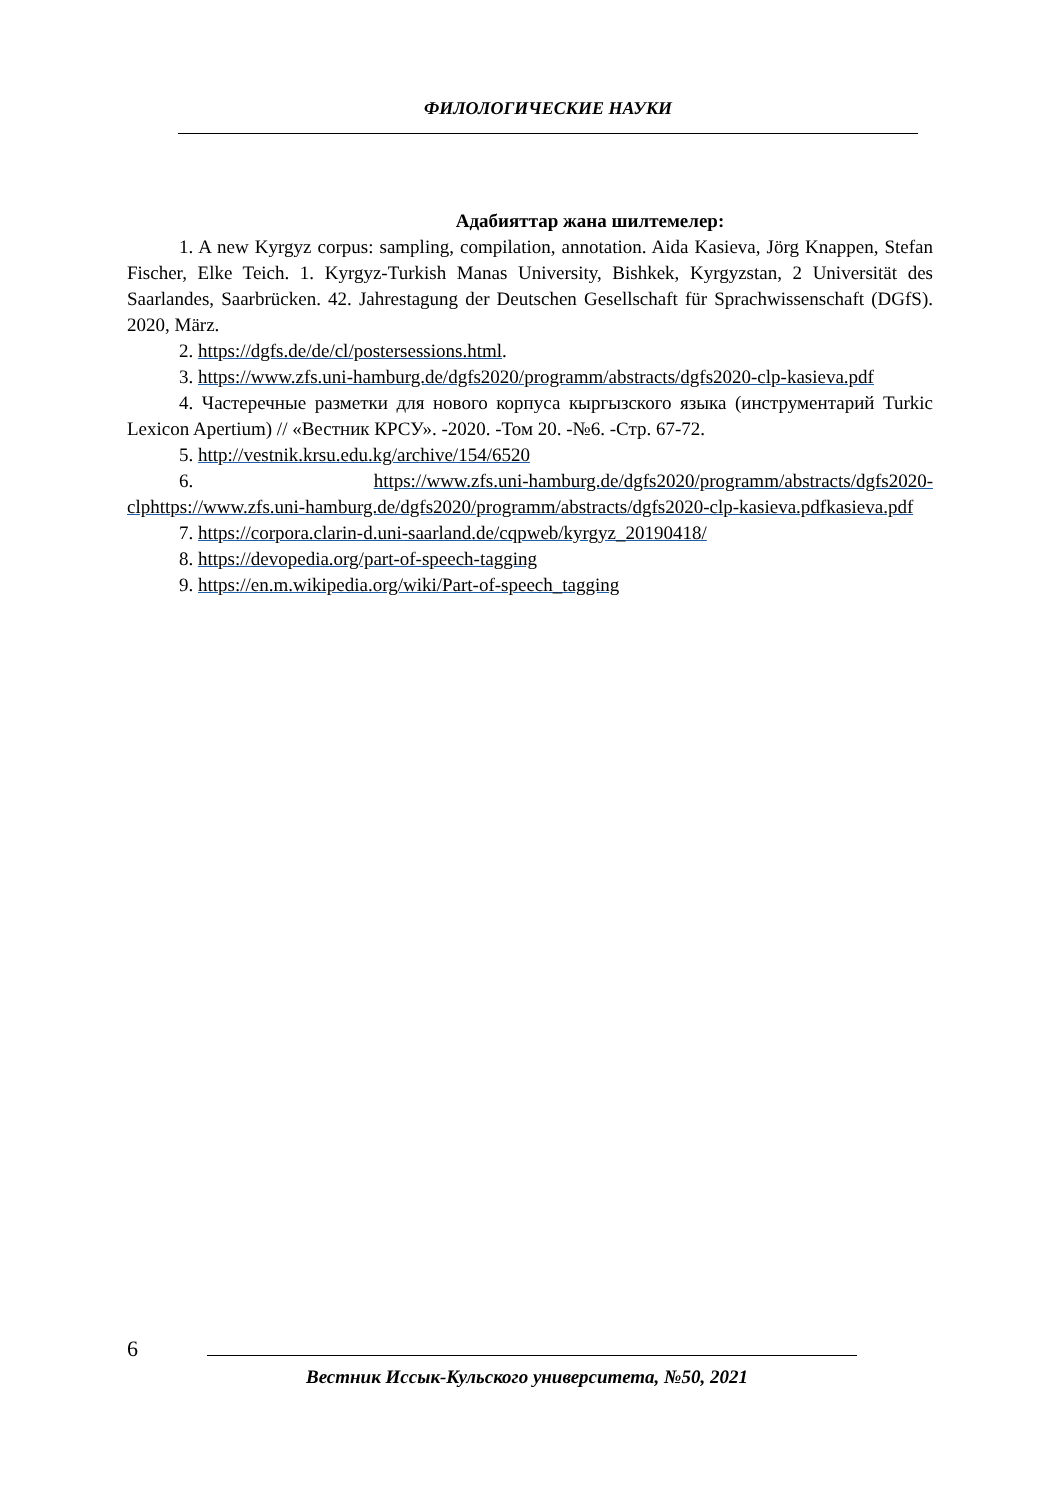ФИЛОЛОГИЧЕСКИЕ НАУКИ
Адабияттар жана шилтемелер:
1. A new Kyrgyz corpus: sampling, compilation, annotation. Aida Kasieva, Jörg Knappen, Stefan Fischer, Elke Teich. 1. Kyrgyz-Turkish Manas University, Bishkek, Kyrgyzstan, 2 Universität des Saarlandes, Saarbrücken. 42. Jahrestagung der Deutschen Gesellschaft für Sprachwissenschaft (DGfS). 2020, März.
2. https://dgfs.de/de/cl/postersessions.html.
3. https://www.zfs.uni-hamburg.de/dgfs2020/programm/abstracts/dgfs2020-clp-kasieva.pdf
4. Частеречные разметки для нового корпуса кыргызского языка (инструментарий Turkic Lexicon Apertium) // «Вестник КРСУ». -2020. -Том 20. -№6. -Стр. 67-72.
5. http://vestnik.krsu.edu.kg/archive/154/6520
6. https://www.zfs.uni-hamburg.de/dgfs2020/programm/abstracts/dgfs2020-clphttps://www.zfs.uni-hamburg.de/dgfs2020/programm/abstracts/dgfs2020-clp-kasieva.pdfkasieva.pdf
7. https://corpora.clarin-d.uni-saarland.de/cqpweb/kyrgyz_20190418/
8. https://devopedia.org/part-of-speech-tagging
9. https://en.m.wikipedia.org/wiki/Part-of-speech_tagging
6
Вестник Иссык-Кульского университета, №50, 2021